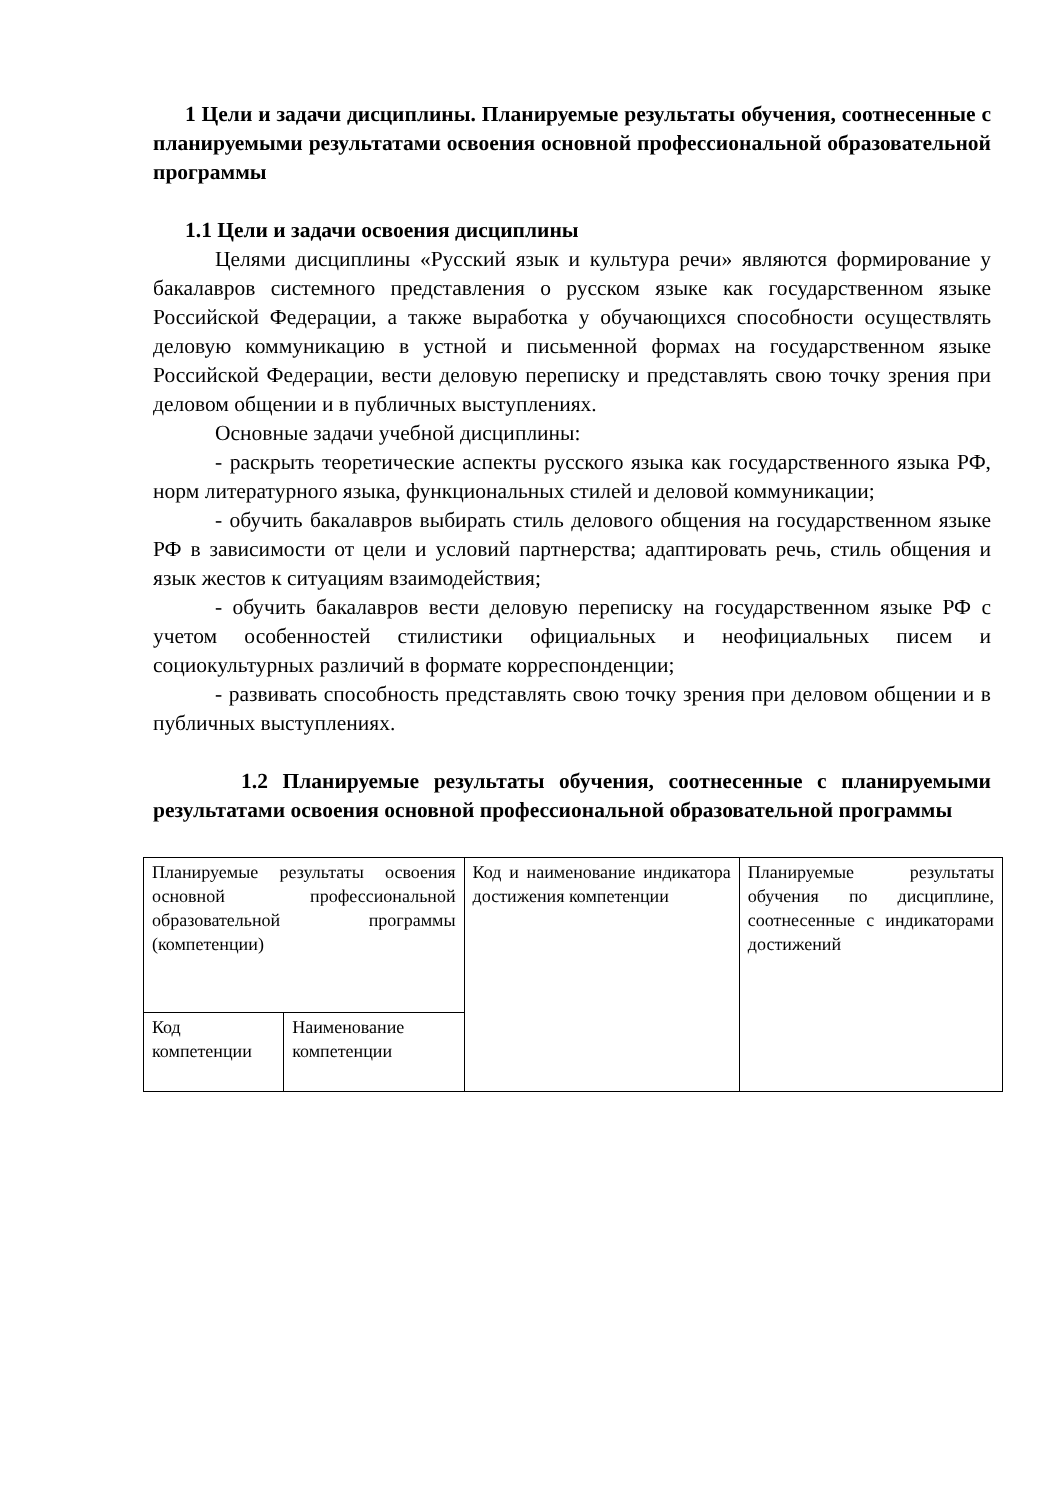1 Цели и задачи дисциплины. Планируемые результаты обучения, соотнесенные с планируемыми результатами освоения основной профессиональной образовательной программы
1.1 Цели и задачи освоения дисциплины
Целями дисциплины «Русский язык и культура речи» являются формирование у бакалавров системного представления о русском языке как государственном языке Российской Федерации, а также выработка у обучающихся способности осуществлять деловую коммуникацию в устной и письменной формах на государственном языке Российской Федерации, вести деловую переписку и представлять свою точку зрения при деловом общении и в публичных выступлениях.
Основные задачи учебной дисциплины:
- раскрыть теоретические аспекты русского языка как государственного языка РФ, норм литературного языка, функциональных стилей и деловой коммуникации;
- обучить бакалавров выбирать стиль делового общения на государственном языке РФ в зависимости от цели и условий партнерства; адаптировать речь, стиль общения и язык жестов к ситуациям взаимодействия;
- обучить бакалавров вести деловую переписку на государственном языке РФ с учетом особенностей стилистики официальных и неофициальных писем и социокультурных различий в формате корреспонденции;
- развивать способность представлять свою точку зрения при деловом общении и в публичных выступлениях.
1.2 Планируемые результаты обучения, соотнесенные с планируемыми результатами освоения основной профессиональной образовательной программы
| Планируемые результаты освоения основной профессиональной образовательной программы (компетенции) | | Код и наименование индикатора достижения компетенции | Планируемые результаты обучения по дисциплине, соотнесенные с индикаторами достижений |
| Код компетенции | Наименование компетенции | | |